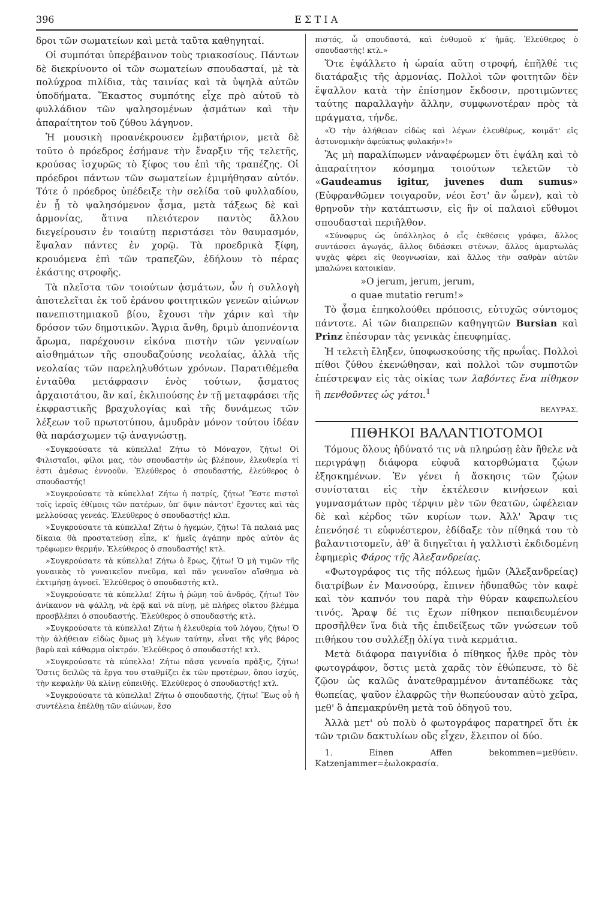396 Ε Σ Τ Ι Α
δροι τῶν σωματείων καὶ μετὰ ταῦτα καθηγηταί.
Οἱ συμπόται ὑπερέβαινον τοὺς τριακοσίους. Πάντων δὲ διεκρίνοντο οἱ τῶν σωματείων σπουδασταί, μὲ τὰ πολύχροα πιλίδια, τὰς ταινίας καὶ τὰ ὑψηλὰ αὐτῶν ὑποδήματα. Ἕκαστος συμπότης εἶχε πρὸ αὐτοῦ τὸ φυλλάδιον τῶν ψαλησομένων ᾀσμάτων καὶ τὴν ἀπαραίτητον τοῦ ζύθου λάγηνον.
Ἡ μουσικὴ προανέκρουσεν ἐμβατήριον, μετὰ δὲ τοῦτο ὁ πρόεδρος ἐσήμανε τὴν ἔναρξιν τῆς τελετῆς, κρούσας ἰσχυρῶς τὸ ξίφος του ἐπὶ τῆς τραπέζης. Οἱ πρόεδροι πάντων τῶν σωματείων ἐμιμήθησαν αὐτόν. Τότε ὁ πρόεδρος ὑπέδειξε τὴν σελίδα τοῦ φυλλαδίου, ἐν ᾗ τὸ ψαλησόμενον ᾆσμα, μετὰ τάξεως δὲ καὶ ἁρμονίας, ἅτινα πλειότερον παντὸς ἄλλου διεγείρουσιν ἐν τοιαύτῃ περιστάσει τὸν θαυμασμόν, ἔψαλαν πάντες ἐν χορῷ. Τὰ προεδρικὰ ξίφη, κρουόμενα ἐπὶ τῶν τραπεζῶν, ἐδήλουν τὸ πέρας ἑκάστης στροφῆς.
Τὰ πλεῖστα τῶν τοιούτων ᾀσμάτων, ὧν ἡ συλλογὴ ἀποτελεῖται ἐκ τοῦ ἐράνου φοιτητικῶν γενεῶν αἰώνων πανεπιστημιακοῦ βίου, ἔχουσι τὴν χάριν καὶ τὴν δρόσον τῶν δημοτικῶν. Ἄγρια ἄνθη, δριμὺ ἀποπνέοντα ἄρωμα, παρέχουσιν εἰκόνα πιστὴν τῶν γενναίων αἰσθημάτων τῆς σπουδαζούσης νεολαίας, ἀλλὰ τῆς νεολαίας τῶν παρεληλυθότων χρόνων. Παρατιθέμεθα ἐνταῦθα μετάφρασιν ἑνὸς τούτων, ᾄσματος ἀρχαιοτάτου, ἂν καί, ἐκλιπούσης ἐν τῇ μεταφράσει τῆς ἐκφραστικῆς βραχυλογίας καὶ τῆς δυνάμεως τῶν λέξεων τοῦ πρωτοτύπου, ἀμυδρὰν μόνον τούτου ἰδέαν θὰ παράσχωμεν τῷ ἀναγνώστῃ.
«Συγκρούσατε τὰ κύπελλα! Ζήτω τὸ Μόναχον, ζήτω! Οἱ Φιλισταῖοι, φίλοι μας, τὸν σπουδαστὴν ὡς βλέπουν, ἐλευθερία τί ἐστι ἀμέσως ἐννοοῦν. Ἐλεύθερος ὁ σπουδαστής, ἐλεύθερος ὁ σπουδαστής!
»Συγκρούσατε τὰ κύπελλα! Ζήτω ἡ πατρίς, ζήτω! Ἔστε πιστοὶ τοῖς ἱεροῖς ἐθίμοις τῶν πατέρων, ὑπ' ὄψιν πάντοτ' ἔχοντες καὶ τὰς μελλούσας γενεάς. Ἐλεύθερος ὁ σπουδαστής! κλπ.
»Συγκρούσατε τὰ κύπελλα! Ζήτω ὁ ἡγεμών, ζήτω! Τὰ παλαιά μας δίκαια θὰ προστατεύσῃ εἶπε, κ' ἡμεῖς ἀγάπην πρὸς αὐτὸν ἂς τρέφωμεν θερμήν. Ἐλεύθερος ὁ σπουδαστής! κτλ.
»Συγκρούσατε τὰ κύπελλα! Ζήτω ὁ ἔρως, ζήτω! Ὁ μὴ τιμῶν τῆς γυναικὸς τὸ γυναικεῖον πνεῦμα, καὶ πᾶν γενναῖον αἴσθημα νὰ ἐκτιμήσῃ ἀγνοεῖ. Ἐλεύθερος ὁ σπουδαστής κτλ.
»Συγκρούσατε τὰ κύπελλα! Ζήτω ἡ ῥώμη τοῦ ἀνδρός, ζήτω! Τὸν ἀνίκανον νὰ ψάλλῃ, νὰ ἐρᾷ καὶ νὰ πίνῃ, μὲ πλήρες οἴκτου βλέμμα προσβλέπει ὁ σπουδαστής. Ἐλεύθερος ὁ σπουδαστής κτλ.
»Συγκρούσατε τὰ κύπελλα! Ζήτω ἡ ἐλευθερία τοῦ λόγου, ζήτω! Ὁ τὴν ἀλήθειαν εἰδὼς ὅμως μὴ λέγων ταύτην, εἶναι τῆς γῆς βάρος βαρὺ καὶ κάθαρμα οἰκτρόν. Ἐλεύθερος ὁ σπουδαστής! κτλ.
»Συγκρούσατε τὰ κύπελλα! Ζήτω πᾶσα γενναία πρᾶξις, ζήτω! Ὅστις δειλῶς τὰ ἔργα του σταθμίζει ἐκ τῶν προτέρων, ὅπου ἰσχύς, τὴν κεφαλὴν θὰ κλίνῃ εὐπειθής. Ἐλεύθερος ὁ σπουδαστής! κτλ.
»Συγκρούσατε τὰ κύπελλα! Ζήτω ὁ σπουδαστής, ζήτω! Ἕως οὗ ἡ συντέλεια ἐπέλθῃ τῶν αἰώνων, ἔσο
πιστός, ὦ σπουδαστά, καὶ ἐνθυμοῦ κ' ἡμᾶς. Ἐλεύθερος ὁ σπουδαστής! κτλ.»
Ὅτε ἐψάλλετο ἡ ὡραία αὕτη στροφή, ἐπῆλθέ τις διατάραξις τῆς ἁρμονίας. Πολλοὶ τῶν φοιτητῶν δὲν ἔψαλλον κατὰ τὴν ἐπίσημον ἔκδοσιν, προτιμῶντες ταύτης παραλλαγὴν ἄλλην, συμφωνοτέραν πρὸς τὰ πράγματα, τήνδε.
«Ὁ τὴν ἀλήθειαν εἰδὼς καὶ λέγων ἐλευθέρως, κοιμᾶτ' εἰς ἀστυνομικὴν ἀφεύκτως φυλακήν»!»
Ἂς μὴ παραλίπωμεν νἀναφέρωμεν ὅτι ἐψάλη καὶ τὸ ἀπαραίτητον κόσμημα τοιούτων τελετῶν τὸ «Gaudeamus igitur, juvenes dum sumus» (Εὐφρανθῶμεν τοιγαροῦν, νέοι ἔστ' ἂν ὦμεν), καὶ τὸ θρηνοῦν τὴν κατάπτωσιν, εἰς ἣν οἱ παλαιοὶ εὔθυμοι σπουδασταὶ περιῆλθον.
«Σύνοφρυς ὡς ὑπάλληλος ὁ εἷς ἐκθέσεις γράφει, ἄλλος συντάσσει ἀγωγάς, ἄλλος διδάσκει στένων, ἄλλος ἁμαρτωλὰς ψυχὰς φέρει εἰς θεογνωσίαν, καὶ ἄλλος τὴν σαθρὰν αὐτῶν μπαλώνει κατοικίαν.
»O jerum, jerum, jerum,
o quae mutatio rerum!»
Τὸ ᾆσμα ἐπηκολούθει πρόποσις, εὐτυχῶς σύντομος πάντοτε. Αἱ τῶν διαπρεπῶν καθηγητῶν Bursian καὶ Prinz ἐπέσυραν τὰς γενικὰς ἐπευφημίας.
Ἡ τελετὴ ἔληξεν, ὑποφωσκούσης τῆς πρωΐας. Πολλοὶ πίθοι ζύθου ἐκενώθησαν, καὶ πολλοὶ τῶν συμποτῶν ἐπέστρεψαν εἰς τὰς οἰκίας των λαβόντες ἕνα πίθηκον ἢ πενθοῦντες ὡς γάτοι.<sup>1</sup>
ΒΕΛΥΡΑΣ.
ΠΙΘΗΚΟΙ ΒΑΛΑΝΤΙΟΤΟΜΟΙ
Τόμους ὅλους ἠδύνατό τις νὰ πληρώσῃ ἐὰν ἤθελε νὰ περιγράψῃ διάφορα εὐφυᾶ κατορθώματα ζῴων ἐξησκημένων. Ἐν γένει ἡ ἄσκησις τῶν ζῴων συνίσταται εἰς τὴν ἐκτέλεσιν κινήσεων καὶ γυμνασμάτων πρὸς τέρψιν μὲν τῶν θεατῶν, ὠφέλειαν δὲ καὶ κέρδος τῶν κυρίων των. Ἀλλ' Ἄραψ τις ἐπενόησέ τι εὐφυέστερον, ἐδίδαξε τὸν πίθηκά του τὸ βαλαντιοτομεῖν, ἀθ' ἃ διηγεῖται ἡ γαλλιστὶ ἐκδιδομένη ἐφημερὶς Φάρος τῆς Ἀλεξανδρείας.
«Φωτογράφος τις τῆς πόλεως ἡμῶν (Ἀλεξανδρείας) διατρίβων ἐν Μανσούρᾳ, ἔπινεν ἡδυπαθῶς τὸν καφὲ καὶ τὸν καπνόν του παρὰ τὴν θύραν καφεπωλείου τινός. Ἄραψ δέ τις ἔχων πίθηκον πεπαιδευμένον προσῆλθεν ἵνα διὰ τῆς ἐπιδείξεως τῶν γνώσεων τοῦ πιθήκου του συλλέξῃ ὀλίγα τινὰ κερμάτια.
Μετὰ διάφορα παιγνίδια ὁ πίθηκος ἦλθε πρὸς τὸν φωτογράφον, ὅστις μετὰ χαρᾶς τὸν ἐθώπευσε, τὸ δὲ ζῷον ὡς καλῶς ἀνατεθραμμένον ἀνταπέδωκε τὰς θωπείας, ψαῦον ἐλαφρῶς τὴν θωπεύουσαν αὐτὸ χεῖρα, μεθ' ὃ ἀπεμακρύνθη μετὰ τοῦ ὁδηγοῦ του.
Ἀλλὰ μετ' οὐ πολὺ ὁ φωτογράφος παρατηρεῖ ὅτι ἐκ τῶν τριῶν δακτυλίων οὓς εἶχεν, ἔλειπον οἱ δύο.
1. Einen Affen bekommen=μεθύειν. Katzenjammer=ἑωλοκρασία.